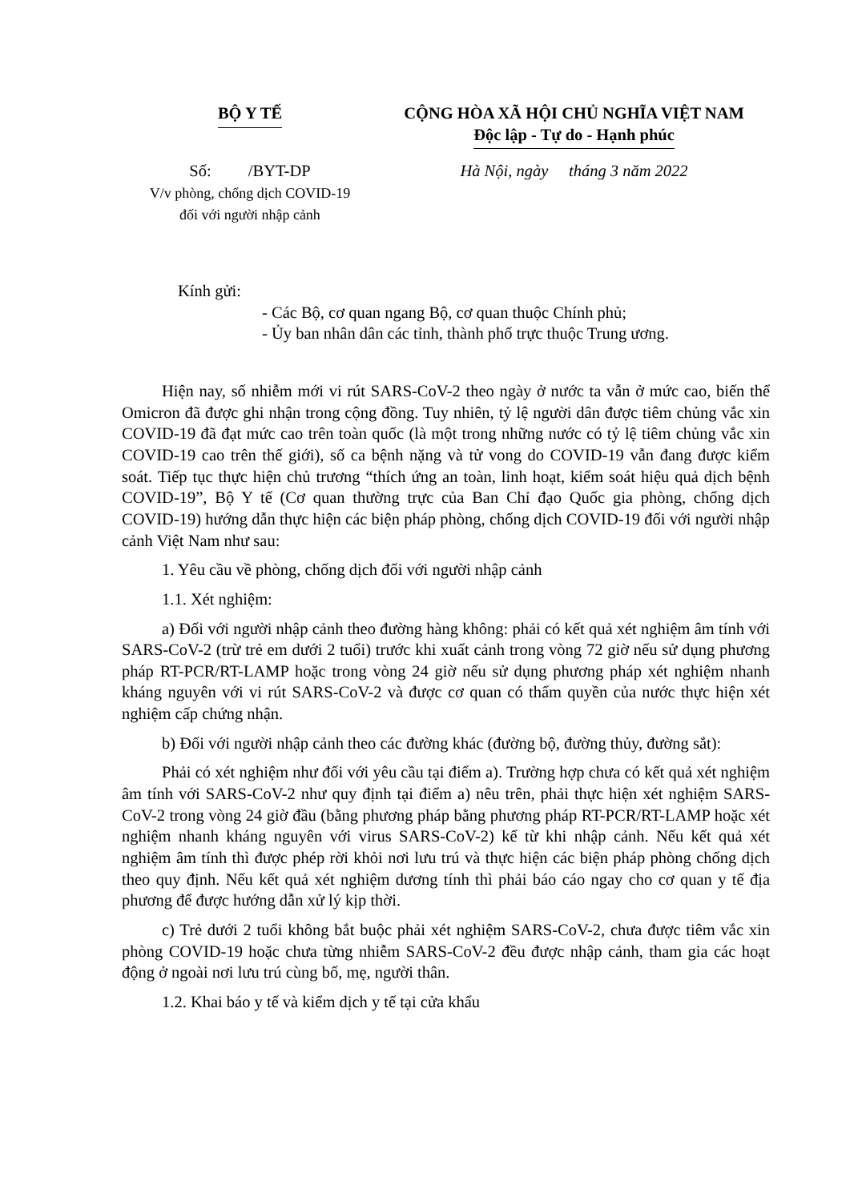BỘ Y TẾ CỘNG HÒA XÃ HỘI CHỦ NGHĨA VIỆT NAM
Độc lập - Tự do - Hạnh phúc
Số: /BYT-DP
V/v phòng, chống dịch COVID-19
đối với người nhập cảnh
Hà Nội, ngày tháng 3 năm 2022
Kính gửi:
- Các Bộ, cơ quan ngang Bộ, cơ quan thuộc Chính phủ;
- Ủy ban nhân dân các tỉnh, thành phố trực thuộc Trung ương.
Hiện nay, số nhiễm mới vi rút SARS-CoV-2 theo ngày ở nước ta vẫn ở mức cao, biến thể Omicron đã được ghi nhận trong cộng đồng. Tuy nhiên, tỷ lệ người dân được tiêm chủng vắc xin COVID-19 đã đạt mức cao trên toàn quốc (là một trong những nước có tỷ lệ tiêm chủng vắc xin COVID-19 cao trên thế giới), số ca bệnh nặng và tử vong do COVID-19 vẫn đang được kiểm soát. Tiếp tục thực hiện chủ trương “thích ứng an toàn, linh hoạt, kiểm soát hiệu quả dịch bệnh COVID-19”, Bộ Y tế (Cơ quan thường trực của Ban Chỉ đạo Quốc gia phòng, chống dịch COVID-19) hướng dẫn thực hiện các biện pháp phòng, chống dịch COVID-19 đối với người nhập cảnh Việt Nam như sau:
1. Yêu cầu về phòng, chống dịch đối với người nhập cảnh
1.1. Xét nghiệm:
a) Đối với người nhập cảnh theo đường hàng không: phải có kết quả xét nghiệm âm tính với SARS-CoV-2 (trừ trẻ em dưới 2 tuổi) trước khi xuất cảnh trong vòng 72 giờ nếu sử dụng phương pháp RT-PCR/RT-LAMP hoặc trong vòng 24 giờ nếu sử dụng phương pháp xét nghiệm nhanh kháng nguyên với vi rút SARS-CoV-2 và được cơ quan có thẩm quyền của nước thực hiện xét nghiệm cấp chứng nhận.
b) Đối với người nhập cảnh theo các đường khác (đường bộ, đường thủy, đường sắt):
Phải có xét nghiệm như đối với yêu cầu tại điểm a). Trường hợp chưa có kết quả xét nghiệm âm tính với SARS-CoV-2 như quy định tại điểm a) nêu trên, phải thực hiện xét nghiệm SARS-CoV-2 trong vòng 24 giờ đầu (bằng phương pháp bằng phương pháp RT-PCR/RT-LAMP hoặc xét nghiệm nhanh kháng nguyên với virus SARS-CoV-2) kể từ khi nhập cảnh. Nếu kết quả xét nghiệm âm tính thì được phép rời khỏi nơi lưu trú và thực hiện các biện pháp phòng chống dịch theo quy định. Nếu kết quả xét nghiệm dương tính thì phải báo cáo ngay cho cơ quan y tế địa phương để được hướng dẫn xử lý kịp thời.
c) Trẻ dưới 2 tuổi không bắt buộc phải xét nghiệm SARS-CoV-2, chưa được tiêm vắc xin phòng COVID-19 hoặc chưa từng nhiễm SARS-CoV-2 đều được nhập cảnh, tham gia các hoạt động ở ngoài nơi lưu trú cùng bố, mẹ, người thân.
1.2. Khai báo y tế và kiểm dịch y tế tại cửa khẩu